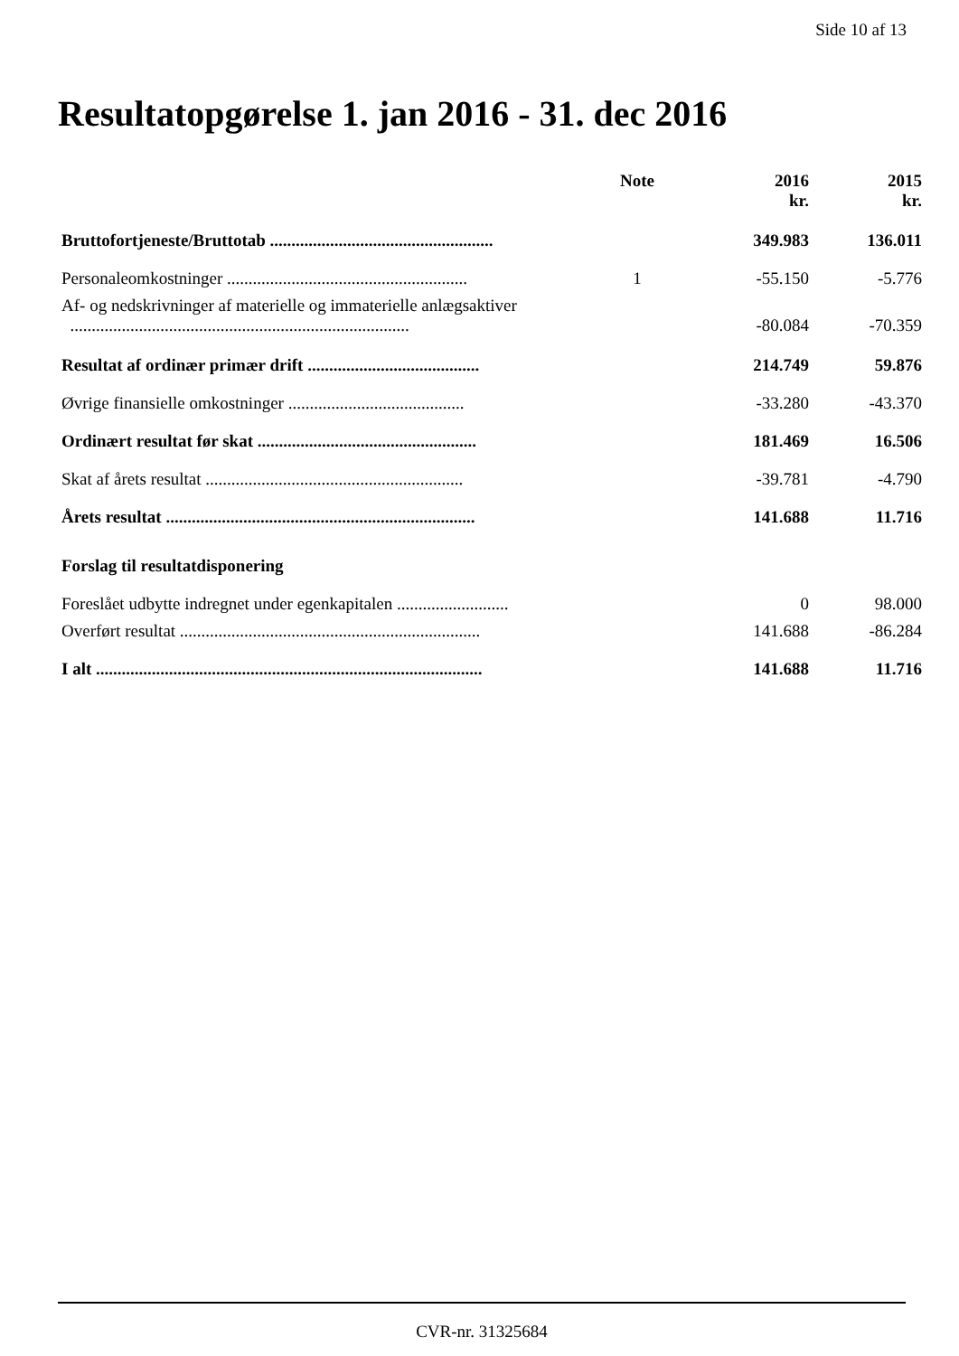Side 10 af 13
Resultatopgørelse 1. jan 2016 - 31. dec 2016
| | Note | 2016 kr. | 2015 kr. |
| --- | --- | --- | --- |
| Bruttofortjeneste/Bruttotab .................................................... | | 349.983 | 136.011 |
| Personaleomkostninger ........................................................ | 1 | -55.150 | -5.776 |
| Af- og nedskrivninger af materielle og immaterielle anlægsaktiver ............................................................................... | | -80.084 | -70.359 |
| Resultat af ordinær primær drift ........................................ | | 214.749 | 59.876 |
| Øvrige finansielle omkostninger ......................................... | | -33.280 | -43.370 |
| Ordinært resultat før skat ................................................... | | 181.469 | 16.506 |
| Skat af årets resultat ............................................................ | | -39.781 | -4.790 |
| Årets resultat ........................................................................ | | 141.688 | 11.716 |
| Forslag til resultatdisponering | | | |
| Foreslået udbytte indregnet under egenkapitalen .......................... | | 0 | 98.000 |
| Overført resultat ...................................................................... | | 141.688 | -86.284 |
| I alt .......................................................................................... | | 141.688 | 11.716 |
CVR-nr. 31325684